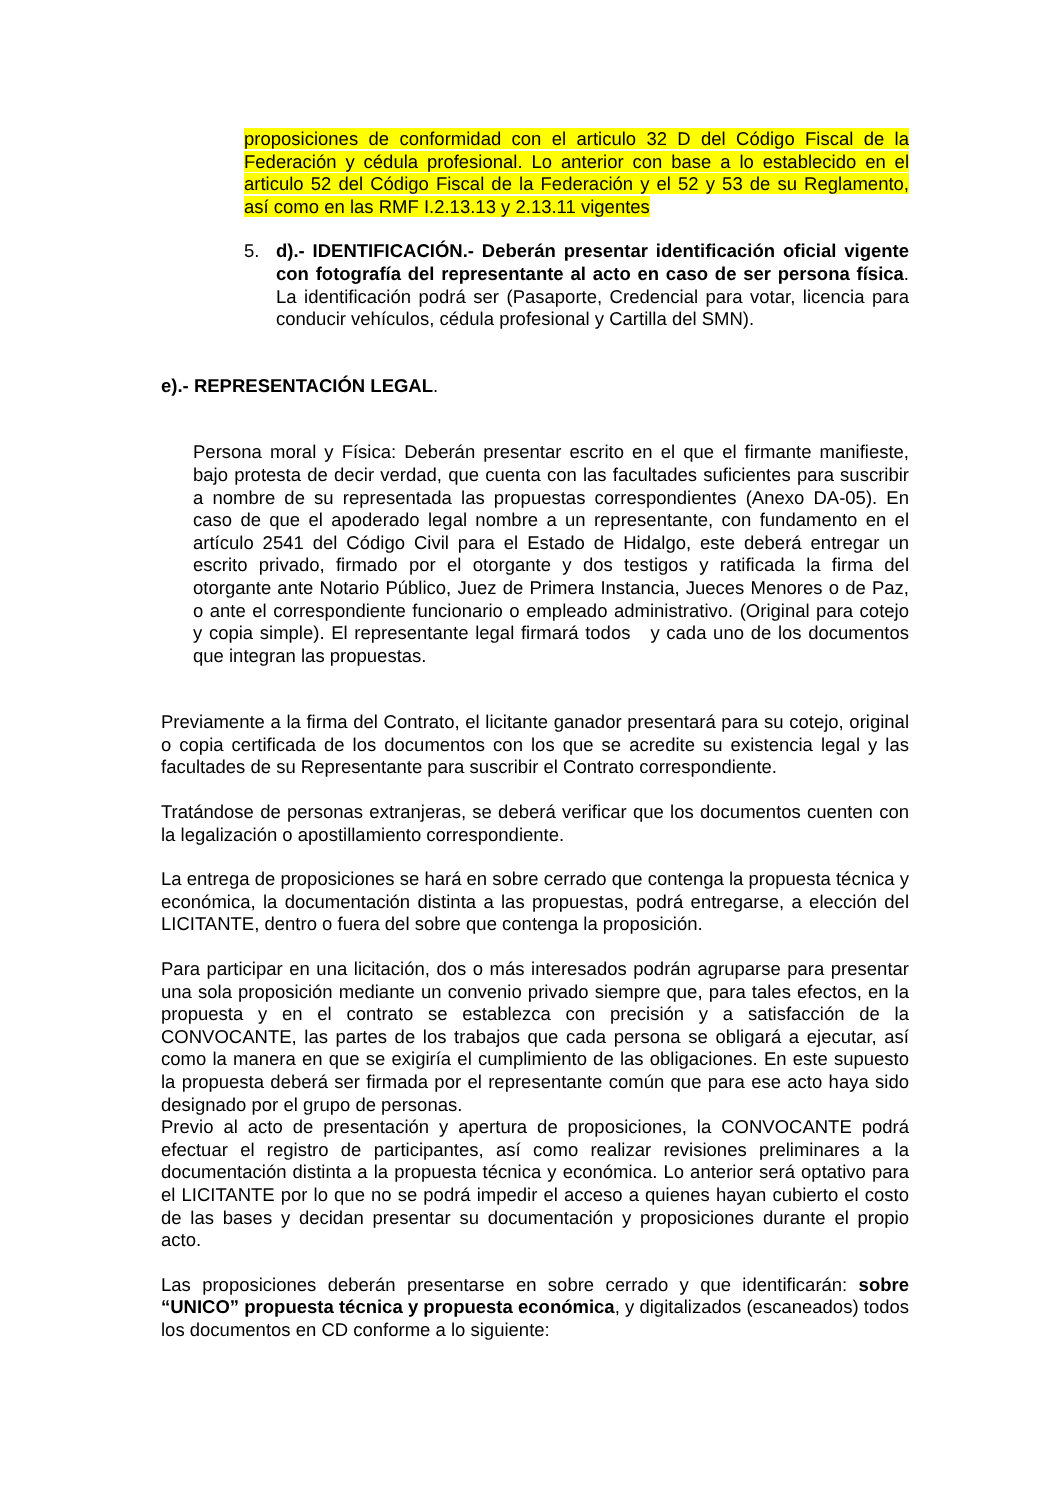proposiciones de conformidad con el articulo 32 D del Código Fiscal de la Federación y cédula profesional. Lo anterior con base a lo establecido en el articulo 52 del Código Fiscal de la Federación y el 52 y 53 de su Reglamento, así como en las RMF I.2.13.13 y 2.13.11 vigentes
5. d).- IDENTIFICACIÓN.- Deberán presentar identificación oficial vigente con fotografía del representante al acto en caso de ser persona física. La identificación podrá ser (Pasaporte, Credencial para votar, licencia para conducir vehículos, cédula profesional y Cartilla del SMN).
e).- REPRESENTACIÓN LEGAL.
Persona moral y Física: Deberán presentar escrito en el que el firmante manifieste, bajo protesta de decir verdad, que cuenta con las facultades suficientes para suscribir a nombre de su representada las propuestas correspondientes (Anexo DA-05). En caso de que el apoderado legal nombre a un representante, con fundamento en el artículo 2541 del Código Civil para el Estado de Hidalgo, este deberá entregar un escrito privado, firmado por el otorgante y dos testigos y ratificada la firma del otorgante ante Notario Público, Juez de Primera Instancia, Jueces Menores o de Paz, o ante el correspondiente funcionario o empleado administrativo. (Original para cotejo y copia simple). El representante legal firmará todos y cada uno de los documentos que integran las propuestas.
Previamente a la firma del Contrato, el licitante ganador presentará para su cotejo, original o copia certificada de los documentos con los que se acredite su existencia legal y las facultades de su Representante para suscribir el Contrato correspondiente.
Tratándose de personas extranjeras, se deberá verificar que los documentos cuenten con la legalización o apostillamiento correspondiente.
La entrega de proposiciones se hará en sobre cerrado que contenga la propuesta técnica y económica, la documentación distinta a las propuestas, podrá entregarse, a elección del LICITANTE, dentro o fuera del sobre que contenga la proposición.
Para participar en una licitación, dos o más interesados podrán agruparse para presentar una sola proposición mediante un convenio privado siempre que, para tales efectos, en la propuesta y en el contrato se establezca con precisión y a satisfacción de la CONVOCANTE, las partes de los trabajos que cada persona se obligará a ejecutar, así como la manera en que se exigiría el cumplimiento de las obligaciones. En este supuesto la propuesta deberá ser firmada por el representante común que para ese acto haya sido designado por el grupo de personas.
Previo al acto de presentación y apertura de proposiciones, la CONVOCANTE podrá efectuar el registro de participantes, así como realizar revisiones preliminares a la documentación distinta a la propuesta técnica y económica. Lo anterior será optativo para el LICITANTE por lo que no se podrá impedir el acceso a quienes hayan cubierto el costo de las bases y decidan presentar su documentación y proposiciones durante el propio acto.
Las proposiciones deberán presentarse en sobre cerrado y que identificarán: sobre “UNICO” propuesta técnica y propuesta económica, y digitalizados (escaneados) todos los documentos en CD conforme a lo siguiente: